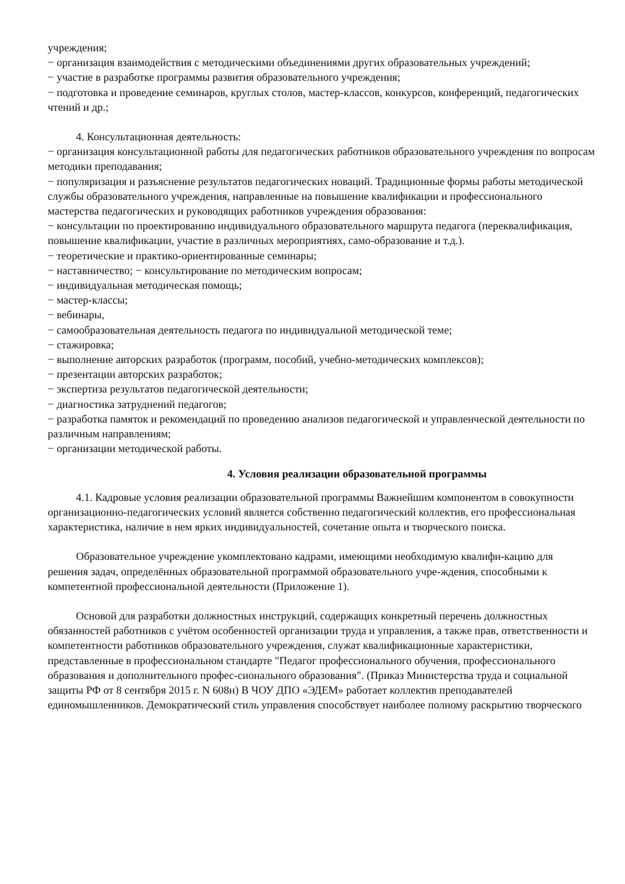учреждения;
− организация взаимодействия с методическими объединениями других образовательных учреждений;
− участие в разработке программы развития образовательного учреждения;
− подготовка и проведение семинаров, круглых столов, мастер-классов, конкурсов, конференций, педагогических чтений и др.;
4. Консультационная деятельность:
− организация консультационной работы для педагогических работников образовательного учреждения по вопросам методики преподавания;
− популяризация и разъяснение результатов педагогических новаций. Традиционные формы работы методической службы образовательного учреждения, направленные на повышение квалификации и профессионального мастерства педагогических и руководящих работников учреждения образования:
− консультации по проектированию индивидуального образовательного маршрута педагога (переквалификация, повышение квалификации, участие в различных мероприятиях, само-образование и т.д.).
− теоретические и практико-ориентированные семинары;
− наставничество; − консультирование по методическим вопросам;
− индивидуальная методическая помощь;
− мастер-классы;
− вебинары,
− самообразовательная деятельность педагога по индивидуальной методической теме;
− стажировка;
− выполнение авторских разработок (программ, пособий, учебно-методических комплексов);
− презентации авторских разработок;
− экспертиза результатов педагогической деятельности;
− диагностика затруднений педагогов;
− разработка памяток и рекомендаций по проведению анализов педагогической и управленческой деятельности по различным направлениям;
− организации методической работы.
4. Условия реализации образовательной программы
4.1. Кадровые условия реализации образовательной программы Важнейшим компонентом в совокупности организационно-педагогических условий является собственно педагогический коллектив, его профессиональная характеристика, наличие в нем ярких индивидуальностей, сочетание опыта и творческого поиска.
Образовательное учреждение укомплектовано кадрами, имеющими необходимую квалифи-кацию для решения задач, определённых образовательной программой образовательного учре-ждения, способными к компетентной профессиональной деятельности (Приложение 1).
Основой для разработки должностных инструкций, содержащих конкретный перечень должностных обязанностей работников с учётом особенностей организации труда и управления, а также прав, ответственности и компетентности работников образовательного учреждения, служат квалификационные характеристики, представленные в профессиональном стандарте "Педагог профессионального обучения, профессионального образования и дополнительного профес-сионального образования". (Приказ Министерства труда и социальной защиты РФ от 8 сентября 2015 г. N 608н) В ЧОУ ДПО «ЭДЕМ» работает коллектив преподавателей единомышленников. Демократический стиль управления способствует наиболее полному раскрытию творческого